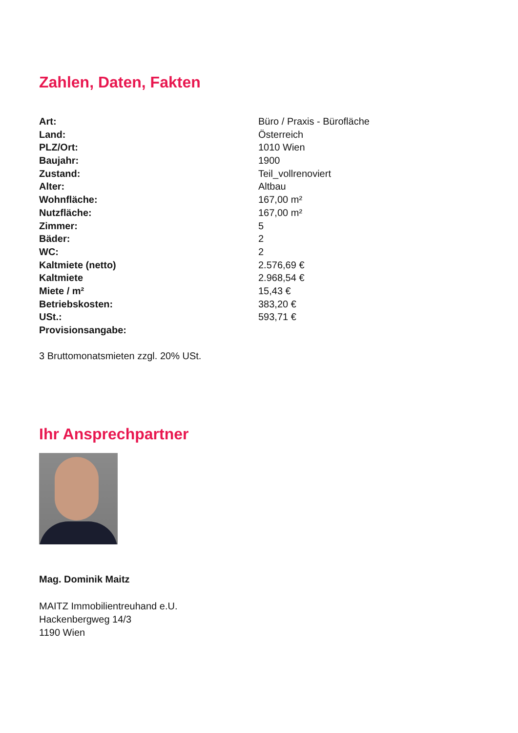Zahlen, Daten, Fakten
| Art: | Büro / Praxis - Bürofläche |
| Land: | Österreich |
| PLZ/Ort: | 1010 Wien |
| Baujahr: | 1900 |
| Zustand: | Teil_vollrenoviert |
| Alter: | Altbau |
| Wohnfläche: | 167,00 m² |
| Nutzfläche: | 167,00 m² |
| Zimmer: | 5 |
| Bäder: | 2 |
| WC: | 2 |
| Kaltmiete (netto) | 2.576,69 € |
| Kaltmiete | 2.968,54 € |
| Miete / m² | 15,43 € |
| Betriebskosten: | 383,20 € |
| USt.: | 593,71 € |
| Provisionsangabe: | |
3 Bruttomonatsmieten zzgl. 20% USt.
Ihr Ansprechpartner
Mag. Dominik Maitz
MAITZ Immobilientreuhand e.U.
Hackenbergweg 14/3
1190 Wien